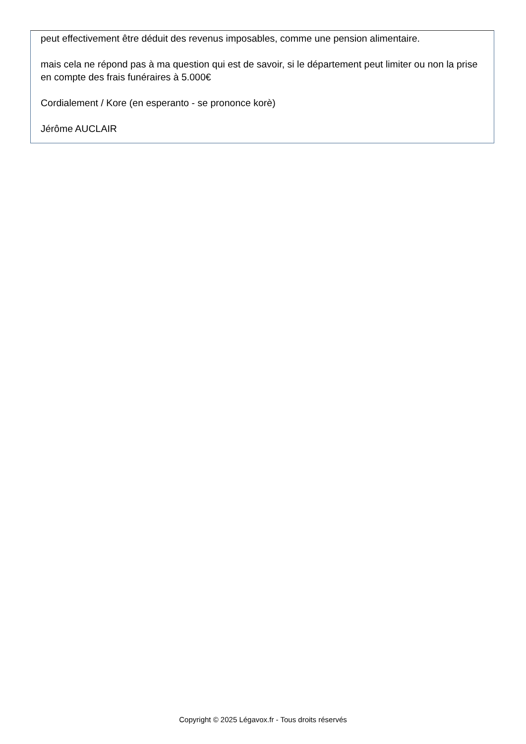peut effectivement être déduit des revenus imposables, comme une pension alimentaire.
mais cela ne répond pas à ma question qui est de savoir, si le département peut limiter ou non la prise en compte des frais funéraires à 5.000€
Cordialement / Kore (en esperanto - se prononce korè)
Jérôme AUCLAIR
Copyright © 2025 Légavox.fr - Tous droits réservés